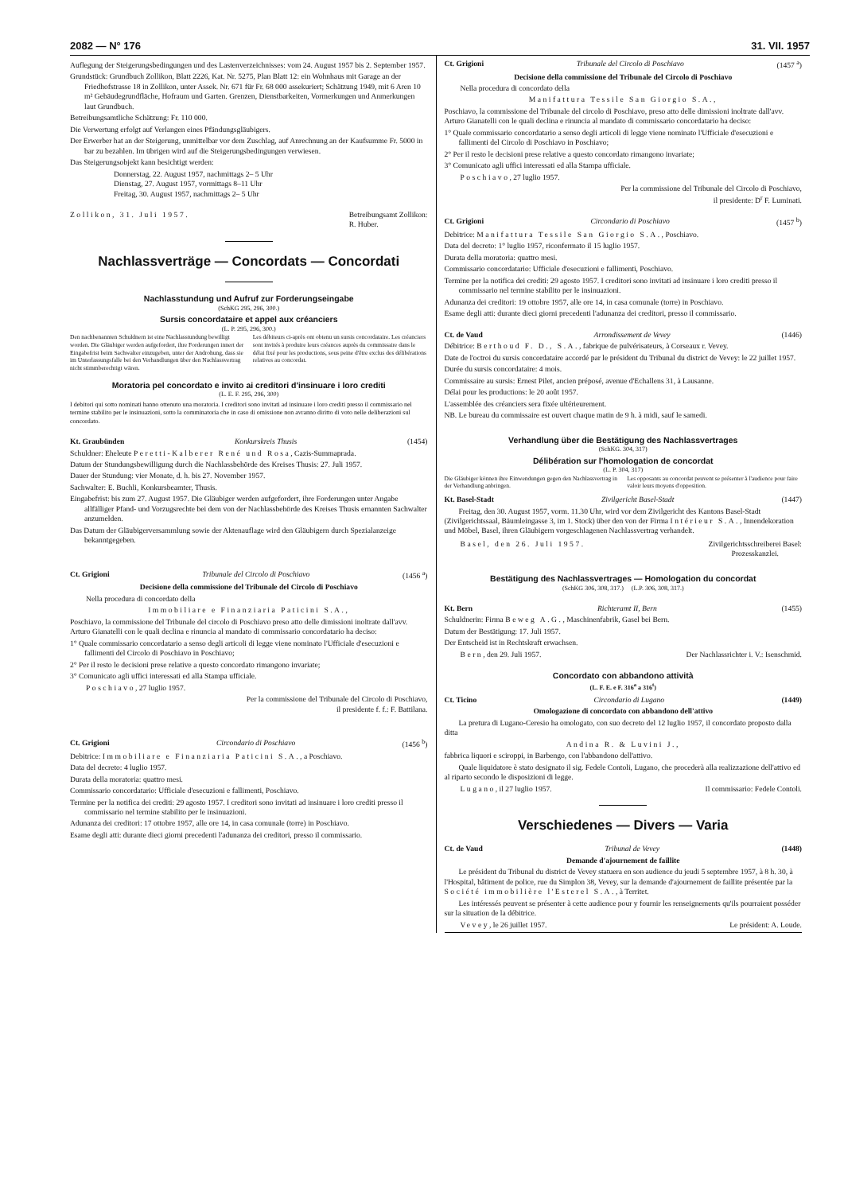2082 — N° 176 31. VII. 1957
Auflegung der Steigerungsbedingungen und des Lastenverzeichnisses: vom 24. August 1957 bis 2. September 1957.
Grundstück: Grundbuch Zollikon, Blatt 2226, Kat. Nr. 5275, Plan Blatt 12: ein Wohnhaus mit Garage an der Friedhofstrasse 18 in Zollikon, unter Assek. Nr. 671 für Fr. 68 000 assekuriert; Schätzung 1949, mit 6 Aren 10 m² Gebäudegrundfläche, Hofraum und Garten. Grenzen, Dienstbarkeiten, Vormerkungen und Anmerkungen laut Grundbuch.
Betreibungsamtliche Schätzung: Fr. 110 000.
Die Verwertung erfolgt auf Verlangen eines Pfändungsgläubigers.
Der Erwerber hat an der Steigerung, unmittelbar vor dem Zuschlag, auf Anrechnung an der Kaufsumme Fr. 5000 in bar zu bezahlen. Im übrigen wird auf die Steigerungsbedingungen verwiesen.
Das Steigerungsobjekt kann besichtigt werden:
Donnerstag, 22. August 1957, nachmittags 2– 5 Uhr
Dienstag, 27. August 1957, vormittags 8–11 Uhr
Freitag, 30. August 1957, nachmittags 2– 5 Uhr
Zollikon, 31. Juli 1957. Betreibungsamt Zollikon:
R. Huber.
Nachlassverträge — Concordats — Concordati
Nachlasstundung und Aufruf zur Forderungseingabe
(SchKG 295, 296, 300.)
Sursis concordataire et appel aux créanciers
(L. P. 295, 296, 300.)
Den nachbenannten Schuldnern ist eine Nachlasstundung bewilligt worden. Die Gläubiger werden aufgefordert, ihre Forderungen innert der Eingabefrist beim Sachwalter einzugeben, unter der Androhung, dass sie im Unterlassungsfalle bei den Verhandlungen über den Nachlassvertrag nicht stimmberechtigt wären.
Les débiteurs ci-après ont obtenu un sursis concordataire. Les créanciers sont invités à produire leurs créances auprès du commissaire dans le délai fixé pour les productions, sous peine d'être exclus des délibérations relatives au concordat.
Moratoria pel concordato e invito ai creditori d'insinuare i loro crediti
(L. E. F. 295, 296, 300)
I debitori qui sotto nominati hanno ottenuto una moratoria. I creditori sono invitati ad insinuare i loro crediti presso il commissario nel termine stabilito per le insinuazioni, sotto la comminatoria che in caso di omissione non avranno diritto di voto nelle deliberazioni sul concordato.
Kt. Graubünden Konkurskreis Thusis (1454)
Schuldner: Eheleute Peretti-Kalberer René und Rosa, Cazis-Summaprada.
Datum der Stundungsbewilligung durch die Nachlassbehörde des Kreises Thusis: 27. Juli 1957.
Dauer der Stundung: vier Monate, d. h. bis 27. November 1957.
Sachwalter: E. Buchli, Konkursbeamter, Thusis.
Eingabefrist: bis zum 27. August 1957. Die Gläubiger werden aufgefordert, ihre Forderungen unter Angabe allfälliger Pfand- und Vorzugsrechte bei dem von der Nachlassbehörde des Kreises Thusis ernannten Sachwalter anzumelden.
Das Datum der Gläubigerversammlung sowie der Aktenauflage wird den Gläubigern durch Spezialanzeige bekanntgegeben.
Ct. Grigioni Tribunale del Circolo di Poschiavo (1456 <sup>a</sup>)
Decisione della commissione del Tribunale del Circolo di Poschiavo
Nella procedura di concordato della
Immobiliare e Finanziaria Paticini S.A.,
Poschiavo, la commissione del Tribunale del circolo di Poschiavo preso atto delle dimissioni inoltrate dall'avv. Arturo Gianatelli con le quali declina e rinuncia al mandato di commissario concordatario ha deciso:
1° Quale commissario concordatario a senso degli articoli di legge viene nominato l'Ufficiale d'esecuzioni e fallimenti del Circolo di Poschiavo in Poschiavo;
2° Per il resto le decisioni prese relative a questo concordato rimangono invariate;
3° Comunicato agli uffici interessati ed alla Stampa ufficiale.
Poschiavo, 27 luglio 1957.
Per la commissione del Tribunale del Circolo di Poschiavo,
il presidente f. f.: F. Battilana.
Ct. Grigioni Circondario di Poschiavo (1456 <sup>b</sup>)
Debitrice: Immobiliare e Finanziaria Paticini S.A., a Poschiavo.
Data del decreto: 4 luglio 1957.
Durata della moratoria: quattro mesi.
Commissario concordatario: Ufficiale d'esecuzioni e fallimenti, Poschiavo.
Termine per la notifica dei crediti: 29 agosto 1957. I creditori sono invitati ad insinuare i loro crediti presso il commissario nel termine stabilito per le insinuazioni.
Adunanza dei creditori: 17 ottobre 1957, alle ore 14, in casa comunale (torre) in Poschiavo.
Esame degli atti: durante dieci giorni precedenti l'adunanza dei creditori, presso il commissario.
Ct. Grigioni Tribunale del Circolo di Poschiavo (1457 <sup>a</sup>)
Decisione della commissione del Tribunale del Circolo di Poschiavo
Nella procedura di concordato della
Manifattura Tessile San Giorgio S.A.,
Poschiavo, la commissione del Tribunale del circolo di Poschiavo, preso atto delle dimissioni inoltrate dall'avv. Arturo Gianatelli con le quali declina e rinuncia al mandato di commissario concordatario ha deciso:
1° Quale commissario concordatario a senso degli articoli di legge viene nominato l'Ufficiale d'esecuzioni e fallimenti del Circolo di Poschiavo in Poschiavo;
2° Per il resto le decisioni prese relative a questo concordato rimangono invariate;
3° Comunicato agli uffici interessati ed alla Stampa ufficiale.
Poschiavo, 27 luglio 1957.
Per la commissione del Tribunale del Circolo di Poschiavo,
il presidente: D<sup>r</sup> F. Luminati.
Ct. Grigioni Circondario di Poschiavo (1457 <sup>b</sup>)
Debitrice: Manifattura Tessile San Giorgio S.A., Poschiavo.
Data del decreto: 1° luglio 1957, riconfermato il 15 luglio 1957.
Durata della moratoria: quattro mesi.
Commissario concordatario: Ufficiale d'esecuzioni e fallimenti, Poschiavo.
Termine per la notifica dei crediti: 29 agosto 1957. I creditori sono invitati ad insinuare i loro crediti presso il commissario nel termine stabilito per le insinuazioni.
Adunanza dei creditori: 19 ottobre 1957, alle ore 14, in casa comunale (torre) in Poschiavo.
Esame degli atti: durante dieci giorni precedenti l'adunanza dei creditori, presso il commissario.
Ct. de Vaud Arrondissement de Vevey (1446)
Débitrice: Berthoud F. D., S.A., fabrique de pulvérisateurs, à Corseaux r. Vevey.
Date de l'octroi du sursis concordataire accordé par le président du Tribunal du district de Vevey: le 22 juillet 1957.
Durée du sursis concordataire: 4 mois.
Commissaire au sursis: Ernest Pilet, ancien préposé, avenue d'Echallens 31, à Lausanne.
Délai pour les productions: le 20 août 1957.
L'assemblée des créanciers sera fixée ultérieurement.
NB. Le bureau du commissaire est ouvert chaque matin de 9 h. à midi, sauf le samedi.
Verhandlung über die Bestätigung des Nachlassvertrages
(SchKG. 304, 317)
Délibération sur l'homologation de concordat
(L. P. 304, 317)
Die Gläubiger können ihre Einwendungen gegen den Nachlassvertrag in der Verhandlung anbringen.
Les opposants au concordat peuvent se présenter à l'audience pour faire valoir leurs moyens d'opposition.
Kt. Basel-Stadt Zivilgericht Basel-Stadt (1447)
Freitag, den 30. August 1957, vorm. 11.30 Uhr, wird vor dem Zivilgericht des Kantons Basel-Stadt (Zivilgerichtssaal, Bäumleingasse 3, im 1. Stock) über den von der Firma Intérieur S.A., Innendekoration und Möbel, Basel, ihren Gläubigern vorgeschlagenen Nachlassvertrag verhandelt.
Basel, den 26. Juli 1957. Zivilgerichtsschreiberei Basel:
Prozesskanzlei.
Bestätigung des Nachlassvertrages — Homologation du concordat
(SchKG 306, 308, 317.) (L.P. 306, 308, 317.)
Kt. Bern Richteramt II, Bern (1455)
Schuldnerin: Firma Beweg A.G., Maschinenfabrik, Gasel bei Bern.
Datum der Bestätigung: 17. Juli 1957.
Der Entscheid ist in Rechtskraft erwachsen.
Bern, den 29. Juli 1957. Der Nachlassrichter i. V.: Isenschmid.
Concordato con abbandono attività
(L. F. E. e F. 316<sup>a</sup> a 316<sup>t</sup>)
Ct. Ticino Circondario di Lugano (1449)
Omologazione di concordato con abbandono dell'attivo
La pretura di Lugano-Ceresio ha omologato, con suo decreto del 12 luglio 1957, il concordato proposto dalla ditta
Andina R. & Luvini J.,
fabbrica liquori e sciroppi, in Barbengo, con l'abbandono dell'attivo.
Quale liquidatore è stato designato il sig. Fedele Contoli, Lugano, che procederà alla realizzazione dell'attivo ed al riparto secondo le disposizioni di legge.
Lugano, il 27 luglio 1957. Il commissario: Fedele Contoli.
Verschiedenes — Divers — Varia
Ct. de Vaud Tribunal de Vevey (1448)
Demande d'ajournement de faillite
Le président du Tribunal du district de Vevey statuera en son audience du jeudi 5 septembre 1957, à 8 h. 30, à l'Hospital, bâtiment de police, rue du Simplon 38, Vevey, sur la demande d'ajournement de faillite présentée par la Société immobilière l'Esterel S.A., à Territet.
Les intéressés peuvent se présenter à cette audience pour y fournir les renseignements qu'ils pourraient posséder sur la situation de la débitrice.
Vevey, le 26 juillet 1957. Le président: A. Loude.